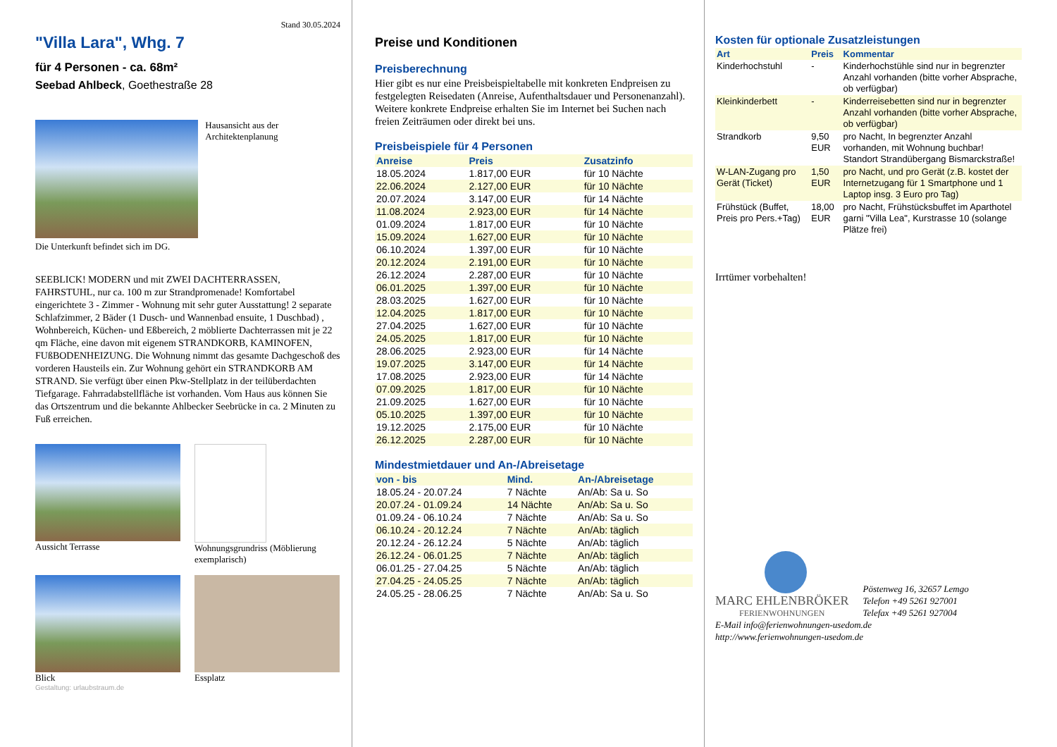Stand 30.05.2024
"Villa Lara", Whg. 7
für 4 Personen - ca. 68m²
Seebad Ahlbeck, Goethestraße 28
Hausansicht aus der Architektenplanung
Die Unterkunft befindet sich im DG.
SEEBLICK! MODERN und mit ZWEI DACHTERRASSEN, FAHRSTUHL, nur ca. 100 m zur Strandpromenade! Komfortabel eingerichtete 3 - Zimmer - Wohnung mit sehr guter Ausstattung! 2 separate Schlafzimmer, 2 Bäder (1 Dusch- und Wannenbad ensuite, 1 Duschbad) , Wohnbereich, Küchen- und Eßbereich, 2 möblierte Dachterrassen mit je 22 qm Fläche, eine davon mit eigenem STRANDKORB, KAMINOFEN, FUßBODENHEIZUNG. Die Wohnung nimmt das gesamte Dachgeschoß des vorderen Hausteils ein. Zur Wohnung gehört ein STRANDKORB AM STRAND. Sie verfügt über einen Pkw-Stellplatz in der teilüberdachten Tiefgarage. Fahrradabstellfläche ist vorhanden. Vom Haus aus können Sie das Ortszentrum und die bekannte Ahlbecker Seebrücke in ca. 2 Minuten zu Fuß erreichen.
Aussicht Terrasse Wohnungsgrundriss (Möblierung exemplarisch)
Blick Essplatz
Gestaltung: urlaubstraum.de
Preise und Konditionen
Preisberechnung
Hier gibt es nur eine Preisbeispieltabelle mit konkreten Endpreisen zu festgelegten Reisedaten (Anreise, Aufenthaltsdauer und Personenanzahl). Weitere konkrete Endpreise erhalten Sie im Internet bei Suchen nach freien Zeiträumen oder direkt bei uns.
Preisbeispiele für 4 Personen
| Anreise | Preis | Zusatzinfo |
| --- | --- | --- |
| 18.05.2024 | 1.817,00 EUR | für 10 Nächte |
| 22.06.2024 | 2.127,00 EUR | für 10 Nächte |
| 20.07.2024 | 3.147,00 EUR | für 14 Nächte |
| 11.08.2024 | 2.923,00 EUR | für 14 Nächte |
| 01.09.2024 | 1.817,00 EUR | für 10 Nächte |
| 15.09.2024 | 1.627,00 EUR | für 10 Nächte |
| 06.10.2024 | 1.397,00 EUR | für 10 Nächte |
| 20.12.2024 | 2.191,00 EUR | für 10 Nächte |
| 26.12.2024 | 2.287,00 EUR | für 10 Nächte |
| 06.01.2025 | 1.397,00 EUR | für 10 Nächte |
| 28.03.2025 | 1.627,00 EUR | für 10 Nächte |
| 12.04.2025 | 1.817,00 EUR | für 10 Nächte |
| 27.04.2025 | 1.627,00 EUR | für 10 Nächte |
| 24.05.2025 | 1.817,00 EUR | für 10 Nächte |
| 28.06.2025 | 2.923,00 EUR | für 14 Nächte |
| 19.07.2025 | 3.147,00 EUR | für 14 Nächte |
| 17.08.2025 | 2.923,00 EUR | für 14 Nächte |
| 07.09.2025 | 1.817,00 EUR | für 10 Nächte |
| 21.09.2025 | 1.627,00 EUR | für 10 Nächte |
| 05.10.2025 | 1.397,00 EUR | für 10 Nächte |
| 19.12.2025 | 2.175,00 EUR | für 10 Nächte |
| 26.12.2025 | 2.287,00 EUR | für 10 Nächte |
Mindestmietdauer und An-/Abreisetage
| von - bis | Mind. | An-/Abreisetage |
| --- | --- | --- |
| 18.05.24 - 20.07.24 | 7 Nächte | An/Ab: Sa u. So |
| 20.07.24 - 01.09.24 | 14 Nächte | An/Ab: Sa u. So |
| 01.09.24 - 06.10.24 | 7 Nächte | An/Ab: Sa u. So |
| 06.10.24 - 20.12.24 | 7 Nächte | An/Ab: täglich |
| 20.12.24 - 26.12.24 | 5 Nächte | An/Ab: täglich |
| 26.12.24 - 06.01.25 | 7 Nächte | An/Ab: täglich |
| 06.01.25 - 27.04.25 | 5 Nächte | An/Ab: täglich |
| 27.04.25 - 24.05.25 | 7 Nächte | An/Ab: täglich |
| 24.05.25 - 28.06.25 | 7 Nächte | An/Ab: Sa u. So |
Kosten für optionale Zusatzleistungen
| Art | Preis | Kommentar |
| --- | --- | --- |
| Kinderhochstuhl | - | Kinderhochstühle sind nur in begrenzter Anzahl vorhanden (bitte vorher Absprache, ob verfügbar) |
| Kleinkinderbett | - | Kinderreisebetten sind nur in begrenzter Anzahl vorhanden (bitte vorher Absprache, ob verfügbar) |
| Strandkorb | 9,50 EUR | pro Nacht, In begrenzter Anzahl vorhanden, mit Wohnung buchbar! Standort Strandübergang Bismarckstraße! |
| W-LAN-Zugang pro Gerät (Ticket) | 1,50 EUR | pro Nacht, und pro Gerät (z.B. kostet der Internetzugang für 1 Smartphone und 1 Laptop insg. 3 Euro pro Tag) |
| Frühstück (Buffet, Preis pro Pers.+Tag) | 18,00 EUR | pro Nacht, Frühstücksbuffet im Aparthotel garni "Villa Lea", Kurstrasse 10 (solange Plätze frei) |
Irrtümer vorbehalten!
MARC EHLENBRÖKER
FERIENWOHNUNGEN
Pöstenweg 16, 32657 Lemgo
Telefon +49 5261 927001
Telefax +49 5261 927004
E-Mail info@ferienwohnungen-usedom.de
http://www.ferienwohnungen-usedom.de